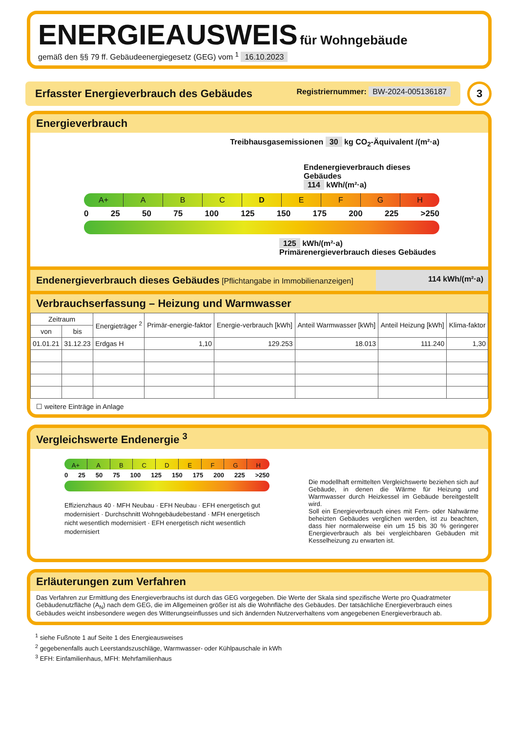ENERGIEAUSWEIS für Wohngebäude
gemäß den §§ 79 ff. Gebäudeenergiegesetz (GEG) vom <sup>1</sup> 16.10.2023
Erfasster Energieverbrauch des Gebäudes Registriernummer: BW-2024-005136187
3
Energieverbrauch
Treibhausgasemissionen 30 kg CO<sub>2</sub>-Äquivalent /(m²·a)
Endenergieverbrauch dieses Gebäudes
114 kWh/(m²·a)
A+ A B C D E F G H
0 25 50 75 100 125 150 175 200 225 >250
125 kWh/(m²·a)
Primärenergieverbrauch dieses Gebäudes
Endenergieverbrauch dieses Gebäudes [Pflichtangabe in Immobilienanzeigen]
114 kWh/(m²·a)
Verbrauchserfassung – Heizung und Warmwasser
| Zeitraum | | Energieträger <sup>2</sup> | Primär-energie-faktor | Energie-verbrauch [kWh] | Anteil Warmwasser [kWh] | Anteil Heizung [kWh] | Klima-faktor |
| --- | --- | --- | --- | --- | --- | --- | --- |
| von | bis | | | | | | |
| 01.01.21 | 31.12.23 | Erdgas H | 1,10 | 129.253 | 18.013 | 111.240 | 1,30 |
☐ weitere Einträge in Anlage
Vergleichswerte Endenergie <sup>3</sup>
A+ A B C D E F G H
0 25 50 75 100 125 150 175 200 225 >250
Effizienzhaus 40 · MFH Neubau · EFH Neubau · EFH energetisch gut modernisiert · Durchschnitt Wohngebäudebestand · MFH energetisch nicht wesentlich modernisiert · EFH energetisch nicht wesentlich modernisiert
Die modellhaft ermittelten Vergleichswerte beziehen sich auf Gebäude, in denen die Wärme für Heizung und Warmwasser durch Heizkessel im Gebäude bereitgestellt wird.
Soll ein Energieverbrauch eines mit Fern- oder Nahwärme beheizten Gebäudes verglichen werden, ist zu beachten, dass hier normalerweise ein um 15 bis 30 % geringerer Energieverbrauch als bei vergleichbaren Gebäuden mit Kesselheizung zu erwarten ist.
Erläuterungen zum Verfahren
Das Verfahren zur Ermittlung des Energieverbrauchs ist durch das GEG vorgegeben. Die Werte der Skala sind spezifische Werte pro Quadratmeter Gebäudenutzfläche (A<sub>N</sub>) nach dem GEG, die im Allgemeinen größer ist als die Wohnfläche des Gebäudes. Der tatsächliche Energieverbrauch eines Gebäudes weicht insbesondere wegen des Witterungseinflusses und sich ändernden Nutzerverhaltens vom angegebenen Energieverbrauch ab.
<sup>1</sup> siehe Fußnote 1 auf Seite 1 des Energieausweises
<sup>2</sup> gegebenenfalls auch Leerstandszuschläge, Warmwasser- oder Kühlpauschale in kWh
<sup>3</sup> EFH: Einfamilienhaus, MFH: Mehrfamilienhaus